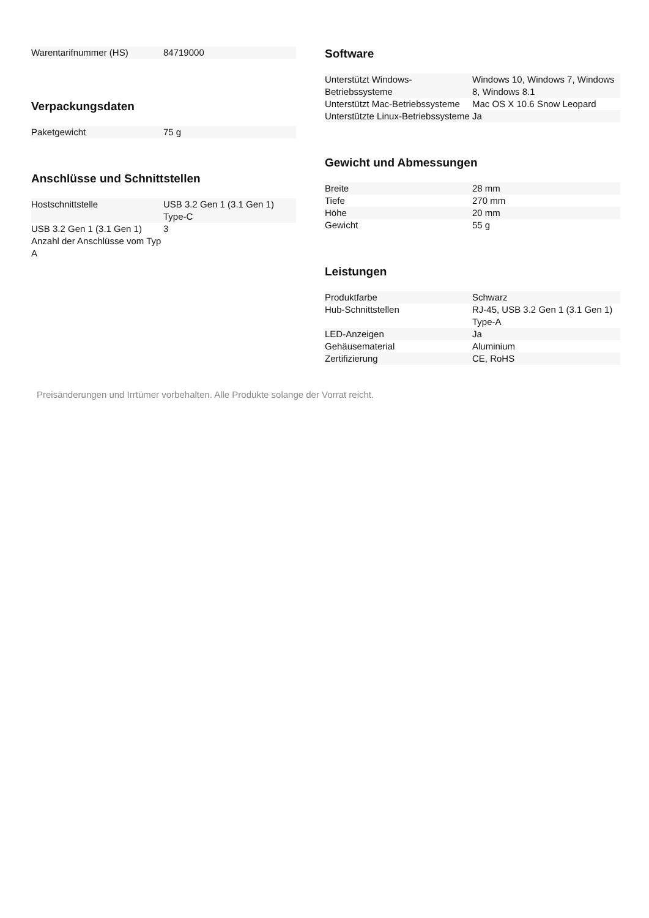| Warentarifnummer (HS) | 84719000 |
Verpackungsdaten
| Paketgewicht | 75 g |
Anschlüsse und Schnittstellen
| Hostschnittstelle | USB 3.2 Gen 1 (3.1 Gen 1) Type-C |
| USB 3.2 Gen 1 (3.1 Gen 1) Anzahl der Anschlüsse vom Typ A | 3 |
Software
| Unterstützt Windows-Betriebssysteme | Windows 10, Windows 7, Windows 8, Windows 8.1 |
| Unterstützt Mac-Betriebssysteme | Mac OS X 10.6 Snow Leopard |
| Unterstützte Linux-Betriebssysteme | Ja |
Gewicht und Abmessungen
| Breite | 28 mm |
| Tiefe | 270 mm |
| Höhe | 20 mm |
| Gewicht | 55 g |
Leistungen
| Produktfarbe | Schwarz |
| Hub-Schnittstellen | RJ-45, USB 3.2 Gen 1 (3.1 Gen 1) Type-A |
| LED-Anzeigen | Ja |
| Gehäusematerial | Aluminium |
| Zertifizierung | CE, RoHS |
Preisänderungen und Irrtümer vorbehalten. Alle Produkte solange der Vorrat reicht.